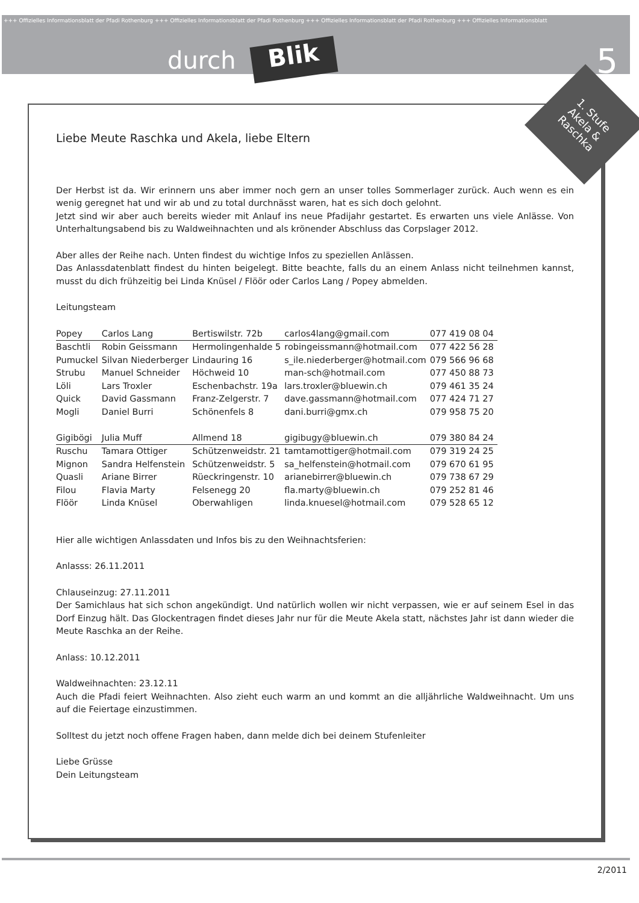+++ Offizielles Informationsblatt der Pfadi Rothenburg +++ Offizielles Informationsblatt der Pfadi Rothenburg +++ Offizielles Informationsblatt der Pfadi Rothenburg +++ Offizielles Informationsblatt
durch Blik 5
Liebe Meute Raschka und Akela, liebe Eltern
Der Herbst ist da. Wir erinnern uns aber immer noch gern an unser tolles Sommerlager zurück. Auch wenn es ein wenig geregnet hat und wir ab und zu total durchnässt waren, hat es sich doch gelohnt.
Jetzt sind wir aber auch bereits wieder mit Anlauf ins neue Pfadijahr gestartet. Es erwarten uns viele Anlässe. Von Unterhaltungsabend bis zu Waldweihnachten und als krönender Abschluss das Corpslager 2012.
Aber alles der Reihe nach. Unten findest du wichtige Infos zu speziellen Anlässen.
Das Anlassdatenblatt findest du hinten beigelegt. Bitte beachte, falls du an einem Anlass nicht teilnehmen kannst, musst du dich frühzeitig bei Linda Knüsel / Flöör oder Carlos Lang / Popey abmelden.
Leitungsteam
| Popey | Carlos Lang | Bertiswilstr. 72b | carlos4lang@gmail.com | 077 419 08 04 |
| Baschtli | Robin Geissmann | Hermolingenhalde 5 | robingeissmann@hotmail.com | 077 422 56 28 |
| Pumuckel | Silvan Niederberger | Lindauring 16 | s_ile.niederberger@hotmail.com | 079 566 96 68 |
| Strubu | Manuel Schneider | Höchweid 10 | man-sch@hotmail.com | 077 450 88 73 |
| Löli | Lars Troxler | Eschenbachstr. 19a | lars.troxler@bluewin.ch | 079 461 35 24 |
| Quick | David Gassmann | Franz-Zelgerstr. 7 | dave.gassmann@hotmail.com | 077 424 71 27 |
| Mogli | Daniel Burri | Schönenfels 8 | dani.burri@gmx.ch | 079 958 75 20 |
| Gigibögi | Julia Muff | Allmend 18 | gigibugy@bluewin.ch | 079 380 84 24 |
| Ruschu | Tamara Ottiger | Schützenweidstr. 21 | tamtamottiger@hotmail.com | 079 319 24 25 |
| Mignon | Sandra Helfenstein | Schützenweidstr. 5 | sa_helfenstein@hotmail.com | 079 670 61 95 |
| Quasli | Ariane Birrer | Rüeckringenstr. 10 | arianebirrer@bluewin.ch | 079 738 67 29 |
| Filou | Flavia Marty | Felsenegg 20 | fla.marty@bluewin.ch | 079 252 81 46 |
| Flöör | Linda Knüsel | Oberwahligen | linda.knuesel@hotmail.com | 079 528 65 12 |
Hier alle wichtigen Anlassdaten und Infos bis zu den Weihnachtsferien:
Anlasss: 26.11.2011
Chlauseinzug: 27.11.2011
Der Samichlaus hat sich schon angekündigt. Und natürlich wollen wir nicht verpassen, wie er auf seinem Esel in das Dorf Einzug hält. Das Glockentragen findet dieses Jahr nur für die Meute Akela statt, nächstes Jahr ist dann wieder die Meute Raschka an der Reihe.
Anlass: 10.12.2011
Waldweihnachten: 23.12.11
Auch die Pfadi feiert Weihnachten. Also zieht euch warm an und kommt an die alljährliche Waldweihnacht. Um uns auf die Feiertage einzustimmen.
Solltest du jetzt noch offene Fragen haben, dann melde dich bei deinem Stufenleiter
Liebe Grüsse
Dein Leitungsteam
1. Stufe
Akela & Raschka
2/2011